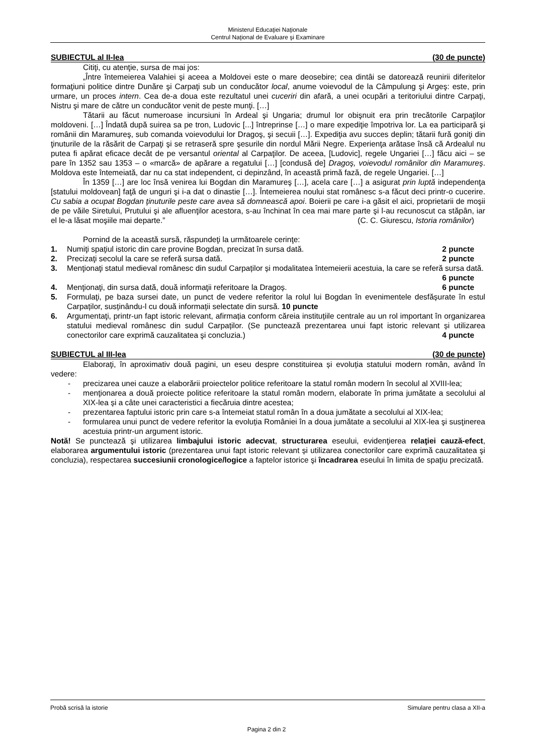Ministerul Educaţiei Naţionale
Centrul Naţional de Evaluare şi Examinare
SUBIECTUL al II-lea (30 de puncte)
Citiţi, cu atenţie, sursa de mai jos:
„Între întemeierea Valahiei şi aceea a Moldovei este o mare deosebire; cea dintâi se datorează reunirii diferitelor formaţiuni politice dintre Dunăre şi Carpaţi sub un conducător local, anume voievodul de la Câmpulung şi Argeş: este, prin urmare, un proces intern. Cea de-a doua este rezultatul unei cuceriri din afară, a unei ocupări a teritoriului dintre Carpaţi, Nistru şi mare de către un conducător venit de peste munţi. […]
Tătarii au făcut numeroase incursiuni în Ardeal şi Ungaria; drumul lor obişnuit era prin trecătorile Carpaţilor moldoveni. […] Îndată după suirea sa pe tron, Ludovic [...] întreprinse […] o mare expediţie împotriva lor. La ea participară şi românii din Maramureş, sub comanda voievodului lor Dragoş, şi secuii […]. Expediţia avu succes deplin; tătarii fură goniţi din ţinuturile de la răsărit de Carpaţi şi se retraseră spre şesurile din nordul Mării Negre. Experienţa arătase însă că Ardealul nu putea fi apărat eficace decât de pe versantul oriental al Carpaţilor. De aceea, [Ludovic], regele Ungariei […] făcu aici – se pare în 1352 sau 1353 – o «marcă» de apărare a regatului […] [condusă de] Dragoş, voievodul românilor din Maramureş. Moldova este întemeiată, dar nu ca stat independent, ci depinzând, în această primă fază, de regele Ungariei. […]
În 1359 […] are loc însă venirea lui Bogdan din Maramureş […], acela care […] a asigurat prin luptă independenţa [statului moldovean] faţă de unguri şi i-a dat o dinastie […]. Întemeierea noului stat românesc s-a făcut deci printr-o cucerire. Cu sabia a ocupat Bogdan ţinuturile peste care avea să domnească apoi. Boierii pe care i-a găsit el aici, proprietarii de moşii de pe văile Siretului, Prutului şi ale afluenţilor acestora, s-au închinat în cea mai mare parte şi l-au recunoscut ca stăpân, iar el le-a lăsat moşiile mai departe.” (C. C. Giurescu, Istoria românilor)
Pornind de la această sursă, răspundeţi la următoarele cerinţe:
1. Numiţi spaţiul istoric din care provine Bogdan, precizat în sursa dată. 2 puncte
2. Precizaţi secolul la care se referă sursa dată. 2 puncte
3. Menţionaţi statul medieval românesc din sudul Carpaților și modalitatea întemeierii acestuia, la care se referă sursa dată. 6 puncte
4. Menţionaţi, din sursa dată, două informaţii referitoare la Dragoș. 6 puncte
5. Formulaţi, pe baza sursei date, un punct de vedere referitor la rolul lui Bogdan în evenimentele desfășurate în estul Carpaților, susținându-l cu două informații selectate din sursă. 10 puncte
6. Argumentaţi, printr-un fapt istoric relevant, afirmația conform căreia instituțiile centrale au un rol important în organizarea statului medieval românesc din sudul Carpaților. (Se punctează prezentarea unui fapt istoric relevant și utilizarea conectorilor care exprimă cauzalitatea şi concluzia.) 4 puncte
SUBIECTUL al III-lea (30 de puncte)
Elaboraţi, în aproximativ două pagini, un eseu despre constituirea și evoluția statului modern român, având în vedere:
- precizarea unei cauze a elaborării proiectelor politice referitoare la statul român modern în secolul al XVIII-lea;
- menţionarea a două proiecte politice referitoare la statul român modern, elaborate în prima jumătate a secolului al XIX-lea și a câte unei caracteristici a fiecăruia dintre acestea;
- prezentarea faptului istoric prin care s-a întemeiat statul român în a doua jumătate a secolului al XIX-lea;
- formularea unui punct de vedere referitor la evoluția României în a doua jumătate a secolului al XIX-lea şi susţinerea acestuia printr-un argument istoric.
Notă! Se punctează şi utilizarea limbajului istoric adecvat, structurarea eseului, evidenţierea relaţiei cauză-efect, elaborarea argumentului istoric (prezentarea unui fapt istoric relevant și utilizarea conectorilor care exprimă cauzalitatea şi concluzia), respectarea succesiunii cronologice/logice a faptelor istorice şi încadrarea eseului în limita de spaţiu precizată.
Probă scrisă la istorie Simulare pentru clasa a XII-a
Pagina 2 din 2